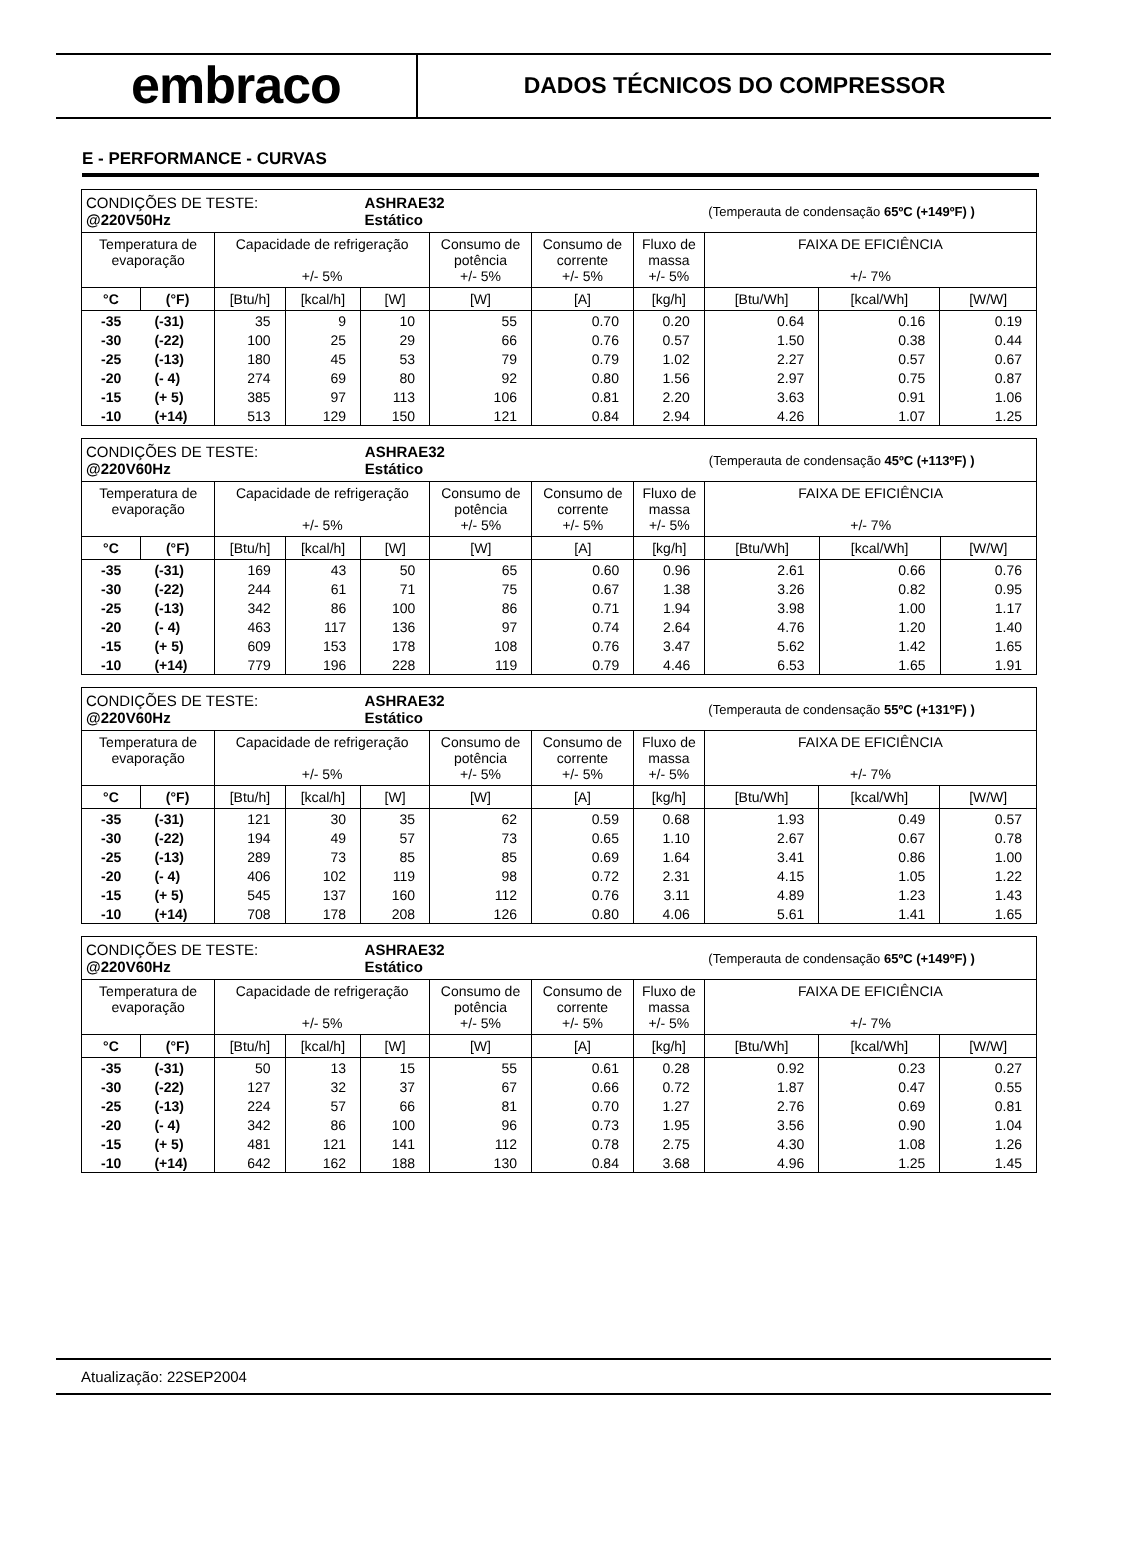embraco
DADOS TÉCNICOS DO COMPRESSOR
E - PERFORMANCE - CURVAS
| CONDIÇÕES DE TESTE: @220V50Hz | | | | ASHRAE32 Estático | | | | (Temperauta de condensação 65ºC (+149ºF) ) | | |
| Temperatura de evaporação | | Capacidade de refrigeração +/- 5% | | | Consumo de potência +/- 5% | Consumo de corrente +/- 5% | Fluxo de massa +/- 5% | FAIXA DE EFICIÊNCIA +/- 7% | | |
| °C | (°F) | [Btu/h] | [kcal/h] | [W] | [W] | [A] | [kg/h] | [Btu/Wh] | [kcal/Wh] | [W/W] |
| -35 | (-31) | 35 | 9 | 10 | 55 | 0.70 | 0.20 | 0.64 | 0.16 | 0.19 |
| -30 | (-22) | 100 | 25 | 29 | 66 | 0.76 | 0.57 | 1.50 | 0.38 | 0.44 |
| -25 | (-13) | 180 | 45 | 53 | 79 | 0.79 | 1.02 | 2.27 | 0.57 | 0.67 |
| -20 | (- 4) | 274 | 69 | 80 | 92 | 0.80 | 1.56 | 2.97 | 0.75 | 0.87 |
| -15 | (+ 5) | 385 | 97 | 113 | 106 | 0.81 | 2.20 | 3.63 | 0.91 | 1.06 |
| -10 | (+14) | 513 | 129 | 150 | 121 | 0.84 | 2.94 | 4.26 | 1.07 | 1.25 |
| CONDIÇÕES DE TESTE: @220V60Hz | | | | ASHRAE32 Estático | | | | (Temperauta de condensação 45ºC (+113ºF) ) | | |
| Temperatura de evaporação | | Capacidade de refrigeração +/- 5% | | | Consumo de potência +/- 5% | Consumo de corrente +/- 5% | Fluxo de massa +/- 5% | FAIXA DE EFICIÊNCIA +/- 7% | | |
| °C | (°F) | [Btu/h] | [kcal/h] | [W] | [W] | [A] | [kg/h] | [Btu/Wh] | [kcal/Wh] | [W/W] |
| -35 | (-31) | 169 | 43 | 50 | 65 | 0.60 | 0.96 | 2.61 | 0.66 | 0.76 |
| -30 | (-22) | 244 | 61 | 71 | 75 | 0.67 | 1.38 | 3.26 | 0.82 | 0.95 |
| -25 | (-13) | 342 | 86 | 100 | 86 | 0.71 | 1.94 | 3.98 | 1.00 | 1.17 |
| -20 | (- 4) | 463 | 117 | 136 | 97 | 0.74 | 2.64 | 4.76 | 1.20 | 1.40 |
| -15 | (+ 5) | 609 | 153 | 178 | 108 | 0.76 | 3.47 | 5.62 | 1.42 | 1.65 |
| -10 | (+14) | 779 | 196 | 228 | 119 | 0.79 | 4.46 | 6.53 | 1.65 | 1.91 |
| CONDIÇÕES DE TESTE: @220V60Hz | | | | ASHRAE32 Estático | | | | (Temperauta de condensação 55ºC (+131ºF) ) | | |
| Temperatura de evaporação | | Capacidade de refrigeração +/- 5% | | | Consumo de potência +/- 5% | Consumo de corrente +/- 5% | Fluxo de massa +/- 5% | FAIXA DE EFICIÊNCIA +/- 7% | | |
| °C | (°F) | [Btu/h] | [kcal/h] | [W] | [W] | [A] | [kg/h] | [Btu/Wh] | [kcal/Wh] | [W/W] |
| -35 | (-31) | 121 | 30 | 35 | 62 | 0.59 | 0.68 | 1.93 | 0.49 | 0.57 |
| -30 | (-22) | 194 | 49 | 57 | 73 | 0.65 | 1.10 | 2.67 | 0.67 | 0.78 |
| -25 | (-13) | 289 | 73 | 85 | 85 | 0.69 | 1.64 | 3.41 | 0.86 | 1.00 |
| -20 | (- 4) | 406 | 102 | 119 | 98 | 0.72 | 2.31 | 4.15 | 1.05 | 1.22 |
| -15 | (+ 5) | 545 | 137 | 160 | 112 | 0.76 | 3.11 | 4.89 | 1.23 | 1.43 |
| -10 | (+14) | 708 | 178 | 208 | 126 | 0.80 | 4.06 | 5.61 | 1.41 | 1.65 |
| CONDIÇÕES DE TESTE: @220V60Hz | | | | ASHRAE32 Estático | | | | (Temperauta de condensação 65ºC (+149ºF) ) | | |
| Temperatura de evaporação | | Capacidade de refrigeração +/- 5% | | | Consumo de potência +/- 5% | Consumo de corrente +/- 5% | Fluxo de massa +/- 5% | FAIXA DE EFICIÊNCIA +/- 7% | | |
| °C | (°F) | [Btu/h] | [kcal/h] | [W] | [W] | [A] | [kg/h] | [Btu/Wh] | [kcal/Wh] | [W/W] |
| -35 | (-31) | 50 | 13 | 15 | 55 | 0.61 | 0.28 | 0.92 | 0.23 | 0.27 |
| -30 | (-22) | 127 | 32 | 37 | 67 | 0.66 | 0.72 | 1.87 | 0.47 | 0.55 |
| -25 | (-13) | 224 | 57 | 66 | 81 | 0.70 | 1.27 | 2.76 | 0.69 | 0.81 |
| -20 | (- 4) | 342 | 86 | 100 | 96 | 0.73 | 1.95 | 3.56 | 0.90 | 1.04 |
| -15 | (+ 5) | 481 | 121 | 141 | 112 | 0.78 | 2.75 | 4.30 | 1.08 | 1.26 |
| -10 | (+14) | 642 | 162 | 188 | 130 | 0.84 | 3.68 | 4.96 | 1.25 | 1.45 |
Atualização: 22SEP2004